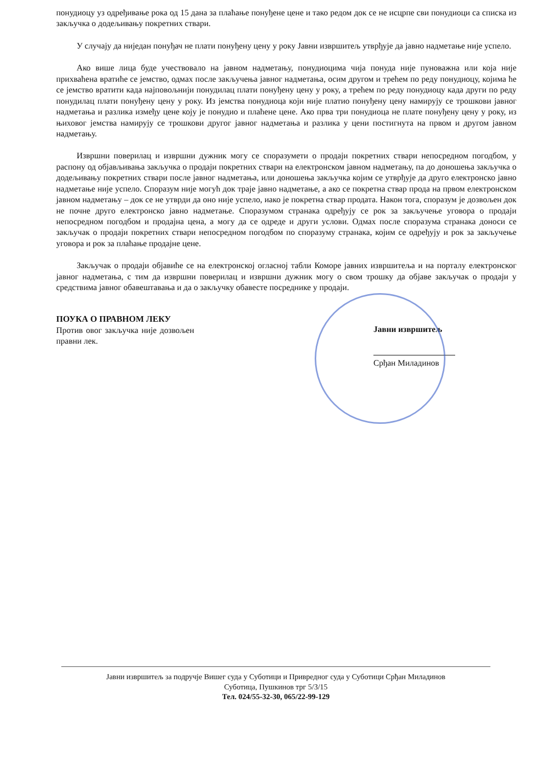понудиоцу уз одређивање рока од 15 дана за плаћање понуђене цене и тако редом док се не исцрпе сви понудиоци са списка из закључка о додељивању покретних ствари.
У случају да ниједан понуђач не плати понуђену цену у року Јавни извршитељ утврђује да јавно надметање није успело.
Ако више лица буде учествовало на јавном надметању, понудиоцима чија понуда није пуноважна или која није прихваћена вратиће се јемство, одмах после закључења јавног надметања, осим другом и трећем по реду понудиоцу, којима ће се јемство вратити када најповољнији понудилац плати понуђену цену у року, а трећем по реду понудиоцу када други по реду понудилац плати понуђену цену у року. Из јемства понудиоца који није платио понуђену цену намирују се трошкови јавног надметања и разлика између цене коју је понудио и плаћене цене. Ако прва три понудиоца не плате понуђену цену у року, из њиховог јемства намирују се трошкови другог јавног надметања и разлика у цени постигнута на првом и другом јавном надметању.
Извршни поверилац и извршни дужник могу се споразумети о продаји покретних ствари непосредном погодбом, у распону од објављивања закључка о продаји покретних ствари на електронском јавном надметању, па до доношења закључка о додељивању покретних ствари после јавног надметања, или доношења закључка којим се утврђује да друго електронско јавно надметање није успело. Споразум није могућ док траје јавно надметање, а ако се покретна ствар прода на првом електронском јавном надметању – док се не утврди да оно није успело, иако је покретна ствар продата. Након тога, споразум је дозвољен док не почне друго електронско јавно надметање. Споразумом странака одређују се рок за закључење уговора о продаји непосредном погодбом и продајна цена, а могу да се одреде и други услови. Одмах после споразума странака доноси се закључак о продаји покретних ствари непосредном погодбом по споразуму странака, којим се одређују и рок за закључење уговора и рок за плаћање продајне цене.
Закључак о продаји објавиће се на електронској огласној табли Коморе јавних извршитеља и на порталу електронског јавног надметања, с тим да извршни поверилац и извршни дужник могу о свом трошку да објаве закључак о продаји у средствима јавног обавештавања и да о закључку обавесте посреднике у продаји.
ПОУКА О ПРАВНОМ ЛЕКУ
Против овог закључка није дозвољен правни лек.
Јавни извршитељ
Срђан Миладинов
Јавни извршитељ за подручје Вишег суда у Суботици и Привредног суда у Суботици Срђан Миладинов
Суботица, Пушкинов трг 5/3/15
Тел. 024/55-32-30, 065/22-99-129